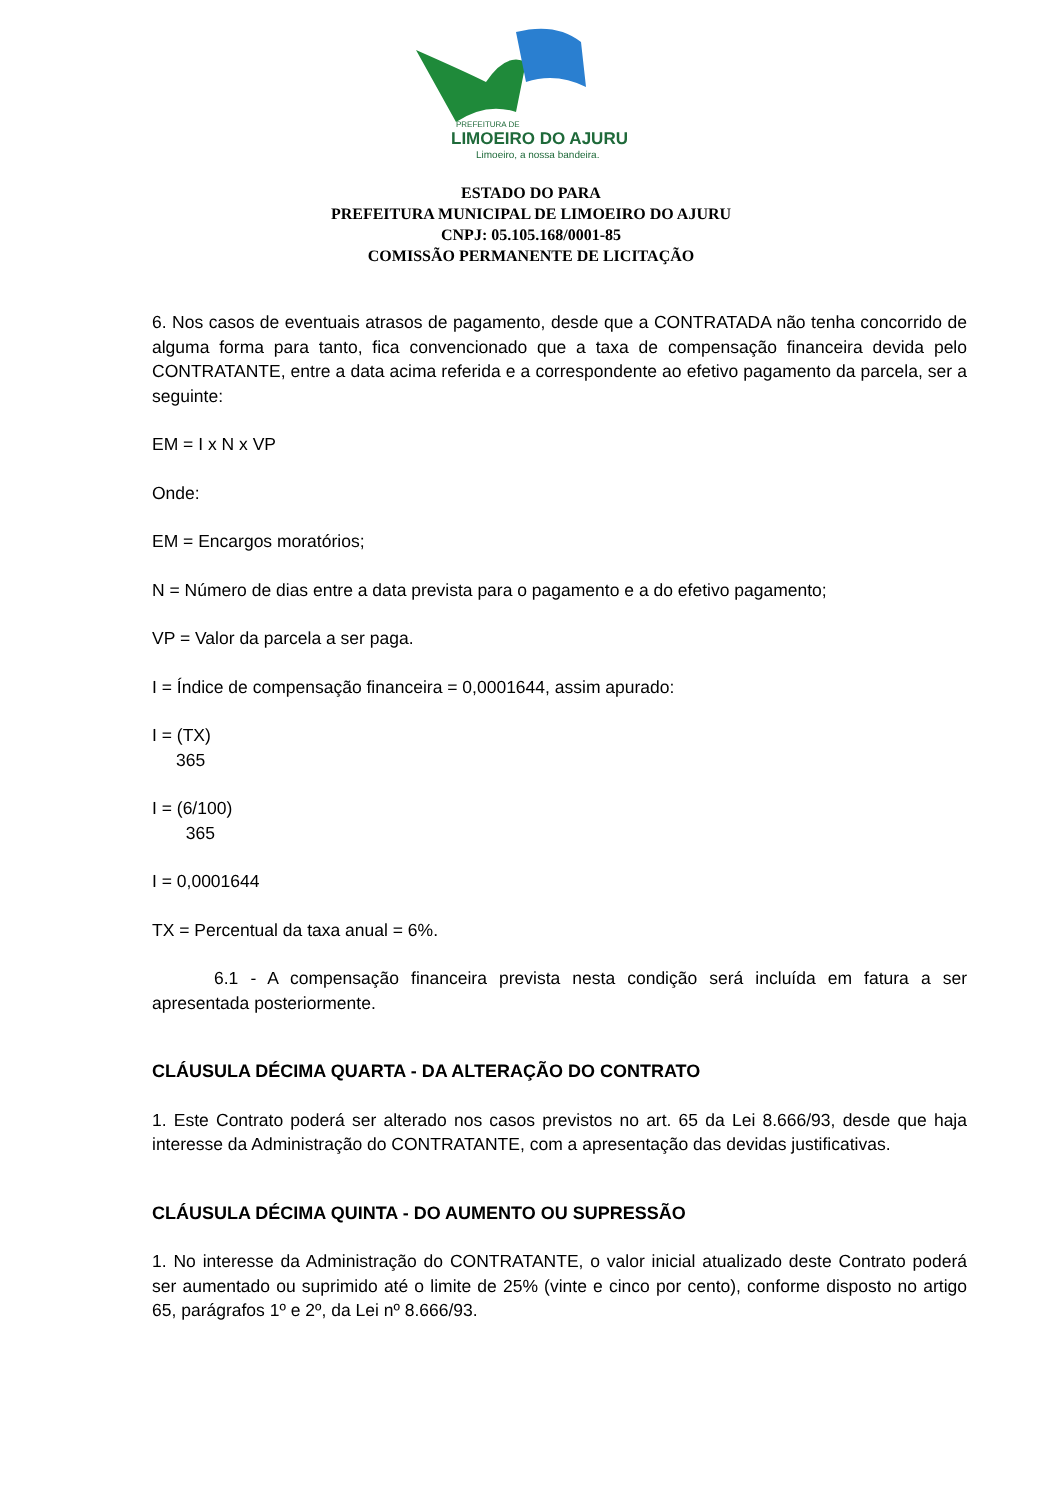PREFEITURA DE
LIMOEIRO DO AJURU
Limoeiro, a nossa bandeira.
ESTADO DO PARA
PREFEITURA MUNICIPAL DE LIMOEIRO DO AJURU
CNPJ: 05.105.168/0001-85
COMISSÃO PERMANENTE DE LICITAÇÃO
6. Nos casos de eventuais atrasos de pagamento, desde que a CONTRATADA não tenha concorrido de alguma forma para tanto, fica convencionado que a taxa de compensação financeira devida pelo CONTRATANTE, entre a data acima referida e a correspondente ao efetivo pagamento da parcela, ser a seguinte:
EM = I x N x VP
Onde:
EM = Encargos moratórios;
N = Número de dias entre a data prevista para o pagamento e a do efetivo pagamento;
VP = Valor da parcela a ser paga.
I = Índice de compensação financeira = 0,0001644, assim apurado:
I = (TX)
365
I = (6/100)
365
I = 0,0001644
TX = Percentual da taxa anual = 6%.
6.1 - A compensação financeira prevista nesta condição será incluída em fatura a ser apresentada posteriormente.
CLÁUSULA DÉCIMA QUARTA - DA ALTERAÇÃO DO CONTRATO
1. Este Contrato poderá ser alterado nos casos previstos no art. 65 da Lei 8.666/93, desde que haja interesse da Administração do CONTRATANTE, com a apresentação das devidas justificativas.
CLÁUSULA DÉCIMA QUINTA - DO AUMENTO OU SUPRESSÃO
1. No interesse da Administração do CONTRATANTE, o valor inicial atualizado deste Contrato poderá ser aumentado ou suprimido até o limite de 25% (vinte e cinco por cento), conforme disposto no artigo 65, parágrafos 1º e 2º, da Lei nº 8.666/93.